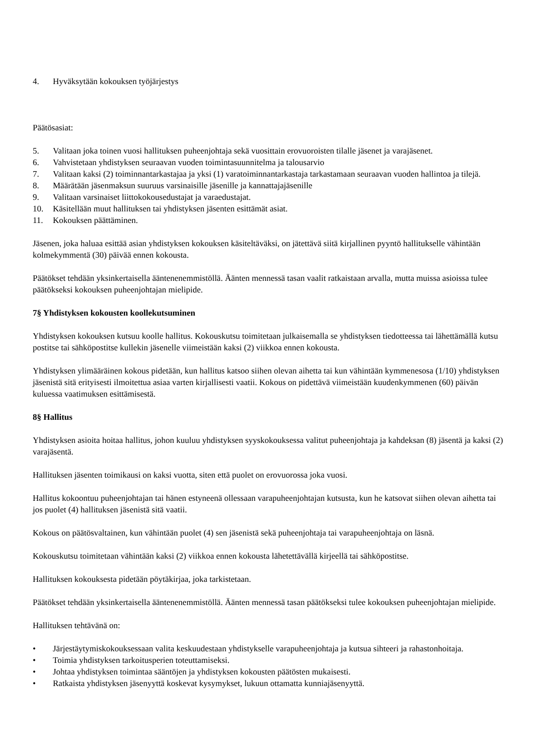4. Hyväksytään kokouksen työjärjestys
Päätösasiat:
5. Valitaan joka toinen vuosi hallituksen puheenjohtaja sekä vuosittain erovuoroisten tilalle jäsenet ja varajäsenet.
6. Vahvistetaan yhdistyksen seuraavan vuoden toimintasuunnitelma ja talousarvio
7. Valitaan kaksi (2) toiminnantarkastajaa ja yksi (1) varatoiminnantarkastaja tarkastamaan seuraavan vuoden hallintoa ja tilejä.
8. Määrätään jäsenmaksun suuruus varsinaisille jäsenille ja kannattajajäsenille
9. Valitaan varsinaiset liittokokousedustajat ja varaedustajat.
10. Käsitellään muut hallituksen tai yhdistyksen jäsenten esittämät asiat.
11. Kokouksen päättäminen.
Jäsenen, joka haluaa esittää asian yhdistyksen kokouksen käsiteltäväksi, on jätettävä siitä kirjallinen pyyntö hallitukselle vähintään kolmekymmentä (30) päivää ennen kokousta.
Päätökset tehdään yksinkertaisella ääntenenemmistöllä. Äänten mennessä tasan vaalit ratkaistaan arvalla, mutta muissa asioissa tulee päätökseksi kokouksen puheenjohtajan mielipide.
7§ Yhdistyksen kokousten koollekutsuminen
Yhdistyksen kokouksen kutsuu koolle hallitus. Kokouskutsu toimitetaan julkaisemalla se yhdistyksen tiedotteessa tai lähettämällä kutsu postitse tai sähköpostitse kullekin jäsenelle viimeistään kaksi (2) viikkoa ennen kokousta.
Yhdistyksen ylimääräinen kokous pidetään, kun hallitus katsoo siihen olevan aihetta tai kun vähintään kymmenesosa (1/10) yhdistyksen jäsenistä sitä erityisesti ilmoitettua asiaa varten kirjallisesti vaatii. Kokous on pidettävä viimeistään kuudenkymmenen (60) päivän kuluessa vaatimuksen esittämisestä.
8§ Hallitus
Yhdistyksen asioita hoitaa hallitus, johon kuuluu yhdistyksen syyskokouksessa valitut puheenjohtaja ja kahdeksan (8) jäsentä ja kaksi (2) varajäsentä.
Hallituksen jäsenten toimikausi on kaksi vuotta, siten että puolet on erovuorossa joka vuosi.
Hallitus kokoontuu puheenjohtajan tai hänen estyneenä ollessaan varapuheenjohtajan kutsusta, kun he katsovat siihen olevan aihetta tai jos puolet (4) hallituksen jäsenistä sitä vaatii.
Kokous on päätösvaltainen, kun vähintään puolet (4) sen jäsenistä sekä puheenjohtaja tai varapuheenjohtaja on läsnä.
Kokouskutsu toimitetaan vähintään kaksi (2) viikkoa ennen kokousta lähetettävällä kirjeellä tai sähköpostitse.
Hallituksen kokouksesta pidetään pöytäkirjaa, joka tarkistetaan.
Päätökset tehdään yksinkertaisella ääntenenemmistöllä. Äänten mennessä tasan päätökseksi tulee kokouksen puheenjohtajan mielipide.
Hallituksen tehtävänä on:
• Järjestäytymiskokouksessaan valita keskuudestaan yhdistykselle varapuheenjohtaja ja kutsua sihteeri ja rahastonhoitaja.
• Toimia yhdistyksen tarkoitusperien toteuttamiseksi.
• Johtaa yhdistyksen toimintaa sääntöjen ja yhdistyksen kokousten päätösten mukaisesti.
• Ratkaista yhdistyksen jäsenyyttä koskevat kysymykset, lukuun ottamatta kunniajäsenyyttä.